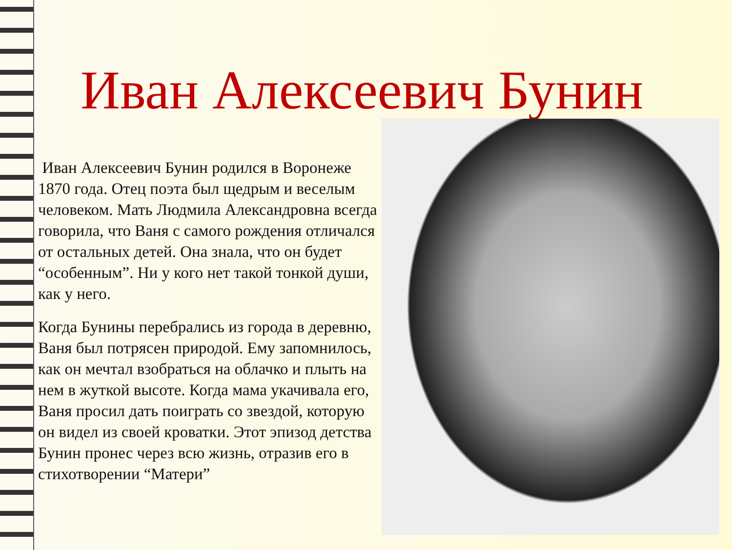Иван Алексеевич Бунин
Иван Алексеевич Бунин родился в Воронеже 1870 года. Отец поэта был щедрым и веселым человеком. Мать Людмила Александровна всегда говорила, что Ваня с самого рождения отличался от остальных детей. Она знала, что он будет “особенным”. Ни у кого нет такой тонкой души, как у него.
Когда Бунины перебрались из города в деревню, Ваня был потрясен природой. Ему запомнилось, как он мечтал взобраться на облачко и плыть на нем в жуткой высоте. Когда мама укачивала его, Ваня просил дать поиграть со звездой, которую он видел из своей кроватки. Этот эпизод детства Бунин пронес через всю жизнь, отразив его в стихотворении “Матери”